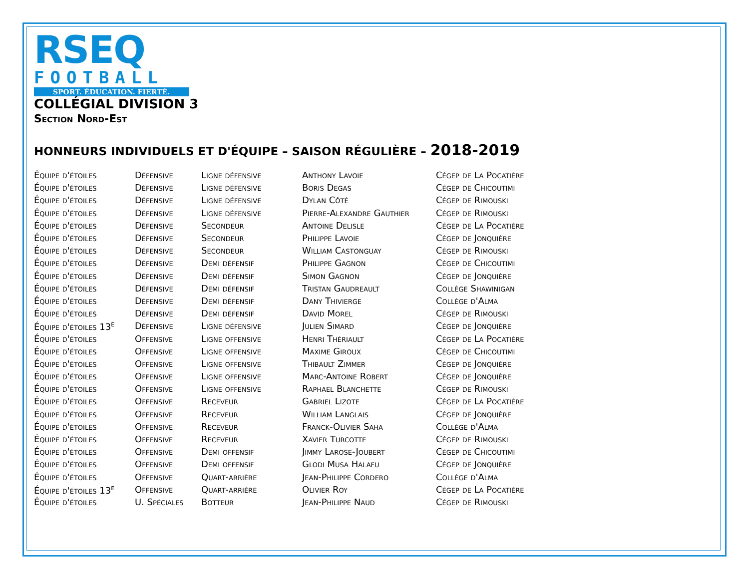RSEQ
FOOTBALL
SPORT. ÉDUCATION. FIERTÉ.
COLLÉGIAL DIVISION 3
Section Nord-Est
HONNEURS INDIVIDUELS ET D'ÉQUIPE – SAISON RÉGULIÈRE – 2018-2019
| Équipe d'étoiles | Défensive | Ligne défensive | Anthony Lavoie | Cégep de La Pocatière |
| Équipe d'étoiles | Défensive | Ligne défensive | Boris Degas | Cégep de Chicoutimi |
| Équipe d'étoiles | Défensive | Ligne défensive | Dylan Côté | Cégep de Rimouski |
| Équipe d'étoiles | Défensive | Ligne défensive | Pierre-Alexandre Gauthier | Cégep de Rimouski |
| Équipe d'étoiles | Défensive | Secondeur | Antoine Delisle | Cégep de La Pocatière |
| Équipe d'étoiles | Défensive | Secondeur | Philippe Lavoie | Cégep de Jonquière |
| Équipe d'étoiles | Défensive | Secondeur | William Castonguay | Cégep de Rimouski |
| Équipe d'étoiles | Défensive | Demi défensif | Philippe Gagnon | Cégep de Chicoutimi |
| Équipe d'étoiles | Défensive | Demi défensif | Simon Gagnon | Cégep de Jonquière |
| Équipe d'étoiles | Défensive | Demi défensif | Tristan Gaudreault | Collège Shawinigan |
| Équipe d'étoiles | Défensive | Demi défensif | Dany Thivierge | Collège d'Alma |
| Équipe d'étoiles | Défensive | Demi défensif | David Morel | Cégep de Rimouski |
| Équipe d'étoiles 13<sup>e</sup> | Défensive | Ligne défensive | Julien Simard | Cégep de Jonquière |
| Équipe d'étoiles | Offensive | Ligne offensive | Henri Thériault | Cégep de La Pocatière |
| Équipe d'étoiles | Offensive | Ligne offensive | Maxime Giroux | Cégep de Chicoutimi |
| Équipe d'étoiles | Offensive | Ligne offensive | Thibault Zimmer | Cégep de Jonquière |
| Équipe d'étoiles | Offensive | Ligne offensive | Marc-Antoine Robert | Cégep de Jonquière |
| Équipe d'étoiles | Offensive | Ligne offensive | Raphael Blanchette | Cégep de Rimouski |
| Équipe d'étoiles | Offensive | Receveur | Gabriel Lizote | Cégep de La Pocatière |
| Équipe d'étoiles | Offensive | Receveur | William Langlais | Cégep de Jonquière |
| Équipe d'étoiles | Offensive | Receveur | Franck-Olivier Saha | Collège d'Alma |
| Équipe d'étoiles | Offensive | Receveur | Xavier Turcotte | Cégep de Rimouski |
| Équipe d'étoiles | Offensive | Demi offensif | Jimmy Larose-Joubert | Cégep de Chicoutimi |
| Équipe d'étoiles | Offensive | Demi offensif | Glodi Musa Halafu | Cégep de Jonquière |
| Équipe d'étoiles | Offensive | Quart-arrière | Jean-Philippe Cordero | Collège d'Alma |
| Équipe d'étoiles 13<sup>e</sup> | Offensive | Quart-arrière | Olivier Roy | Cégep de La Pocatière |
| Équipe d'étoiles | U. Spéciales | Botteur | Jean-Philippe Naud | Cégep de Rimouski |